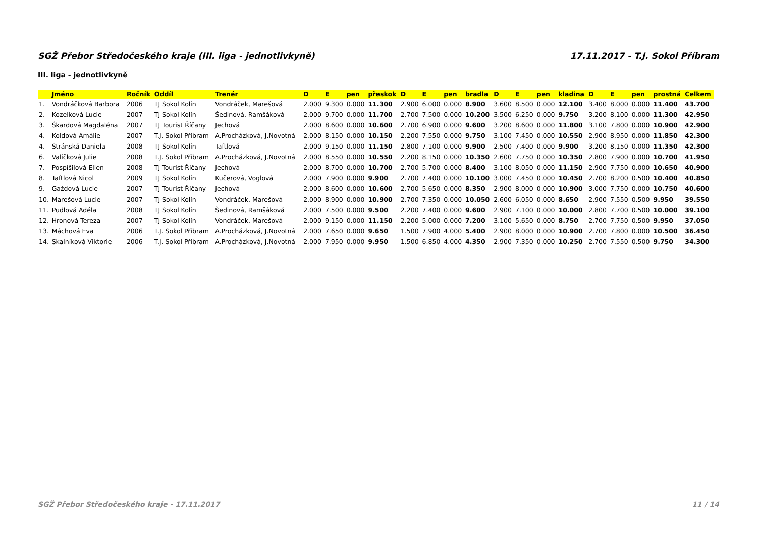SGŽ Přebor Středočeského kraje (III. liga - jednotlivkyně) 17.11.2017 - T.J. Sokol Příbram
III. liga - jednotlivkyně
| | Jméno | Ročník | Oddíl | Trenér | D | E | pen | přeskok | D | E | pen | bradla | D | E | pen | kladina | D | E | pen | prostná | Celkem |
| --- | --- | --- | --- | --- | --- | --- | --- | --- | --- | --- | --- | --- | --- | --- | --- | --- | --- | --- | --- | --- | --- |
| 1. | Vondráčková Barbora | 2006 | TJ Sokol Kolín | Vondráček, Marešová | 2.000 | 9.300 | 0.000 | 11.300 | 2.900 | 6.000 | 0.000 | 8.900 | 3.600 | 8.500 | 0.000 | 12.100 | 3.400 | 8.000 | 0.000 | 11.400 | 43.700 |
| 2. | Kozelková Lucie | 2007 | TJ Sokol Kolín | Šedinová, Ramšáková | 2.000 | 9.700 | 0.000 | 11.700 | 2.700 | 7.500 | 0.000 | 10.200 | 3.500 | 6.250 | 0.000 | 9.750 | 3.200 | 8.100 | 0.000 | 11.300 | 42.950 |
| 3. | Škardová Magdaléna | 2007 | TJ Tourist Říčany | Jechová | 2.000 | 8.600 | 0.000 | 10.600 | 2.700 | 6.900 | 0.000 | 9.600 | 3.200 | 8.600 | 0.000 | 11.800 | 3.100 | 7.800 | 0.000 | 10.900 | 42.900 |
| 4. | Koldová Amálie | 2007 | T.J. Sokol Příbram | A.Procházková, J.Novotná | 2.000 | 8.150 | 0.000 | 10.150 | 2.200 | 7.550 | 0.000 | 9.750 | 3.100 | 7.450 | 0.000 | 10.550 | 2.900 | 8.950 | 0.000 | 11.850 | 42.300 |
| 4. | Stránská Daniela | 2008 | TJ Sokol Kolín | Taftlová | 2.000 | 9.150 | 0.000 | 11.150 | 2.800 | 7.100 | 0.000 | 9.900 | 2.500 | 7.400 | 0.000 | 9.900 | 3.200 | 8.150 | 0.000 | 11.350 | 42.300 |
| 6. | Valíčková Julie | 2008 | T.J. Sokol Příbram | A.Procházková, J.Novotná | 2.000 | 8.550 | 0.000 | 10.550 | 2.200 | 8.150 | 0.000 | 10.350 | 2.600 | 7.750 | 0.000 | 10.350 | 2.800 | 7.900 | 0.000 | 10.700 | 41.950 |
| 7. | Pospíšilová Ellen | 2008 | TJ Tourist Říčany | Jechová | 2.000 | 8.700 | 0.000 | 10.700 | 2.700 | 5.700 | 0.000 | 8.400 | 3.100 | 8.050 | 0.000 | 11.150 | 2.900 | 7.750 | 0.000 | 10.650 | 40.900 |
| 8. | Taftlová Nicol | 2009 | TJ Sokol Kolín | Kučerová, Voglová | 2.000 | 7.900 | 0.000 | 9.900 | 2.700 | 7.400 | 0.000 | 10.100 | 3.000 | 7.450 | 0.000 | 10.450 | 2.700 | 8.200 | 0.500 | 10.400 | 40.850 |
| 9. | Gaždová Lucie | 2007 | TJ Tourist Říčany | Jechová | 2.000 | 8.600 | 0.000 | 10.600 | 2.700 | 5.650 | 0.000 | 8.350 | 2.900 | 8.000 | 0.000 | 10.900 | 3.000 | 7.750 | 0.000 | 10.750 | 40.600 |
| 10. | Marešová Lucie | 2007 | TJ Sokol Kolín | Vondráček, Marešová | 2.000 | 8.900 | 0.000 | 10.900 | 2.700 | 7.350 | 0.000 | 10.050 | 2.600 | 6.050 | 0.000 | 8.650 | 2.900 | 7.550 | 0.500 | 9.950 | 39.550 |
| 11. | Pudlová Adéla | 2008 | TJ Sokol Kolín | Šedinová, Ramšáková | 2.000 | 7.500 | 0.000 | 9.500 | 2.200 | 7.400 | 0.000 | 9.600 | 2.900 | 7.100 | 0.000 | 10.000 | 2.800 | 7.700 | 0.500 | 10.000 | 39.100 |
| 12. | Hronová Tereza | 2007 | TJ Sokol Kolín | Vondráček, Marešová | 2.000 | 9.150 | 0.000 | 11.150 | 2.200 | 5.000 | 0.000 | 7.200 | 3.100 | 5.650 | 0.000 | 8.750 | 2.700 | 7.750 | 0.500 | 9.950 | 37.050 |
| 13. | Máchová Eva | 2006 | T.J. Sokol Příbram | A.Procházková, J.Novotná | 2.000 | 7.650 | 0.000 | 9.650 | 1.500 | 7.900 | 4.000 | 5.400 | 2.900 | 8.000 | 0.000 | 10.900 | 2.700 | 7.800 | 0.000 | 10.500 | 36.450 |
| 14. | Skalníková Viktorie | 2006 | T.J. Sokol Příbram | A.Procházková, J.Novotná | 2.000 | 7.950 | 0.000 | 9.950 | 1.500 | 6.850 | 4.000 | 4.350 | 2.900 | 7.350 | 0.000 | 10.250 | 2.700 | 7.550 | 0.500 | 9.750 | 34.300 |
SGŽ Přebor Středočeského kraje - 17.11.2017 11 / 14